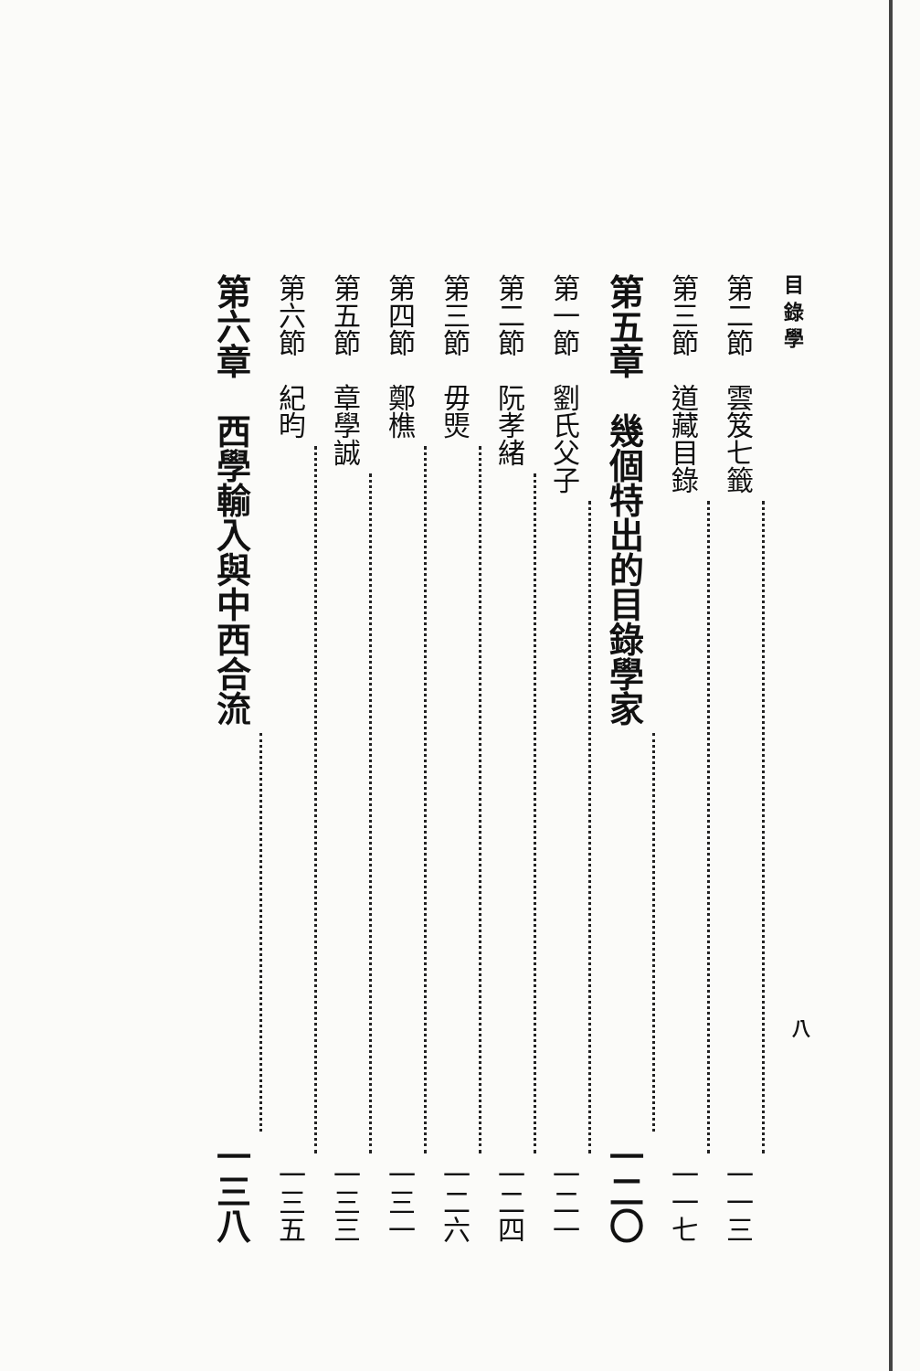目 錄 學
第二節　雲笈七籤 一一三
第三節　道藏目錄 一一七
第五章　幾個特出的目錄學家 一二〇
第一節　劉氏父子 一二一
第二節　阮孝緒 一二四
第三節　毋煚 一二六
第四節　鄭樵 一三一
第五節　章學誠 一三三
第六節　紀昀 一三五
第六章　西學輸入與中西合流 一三八
八